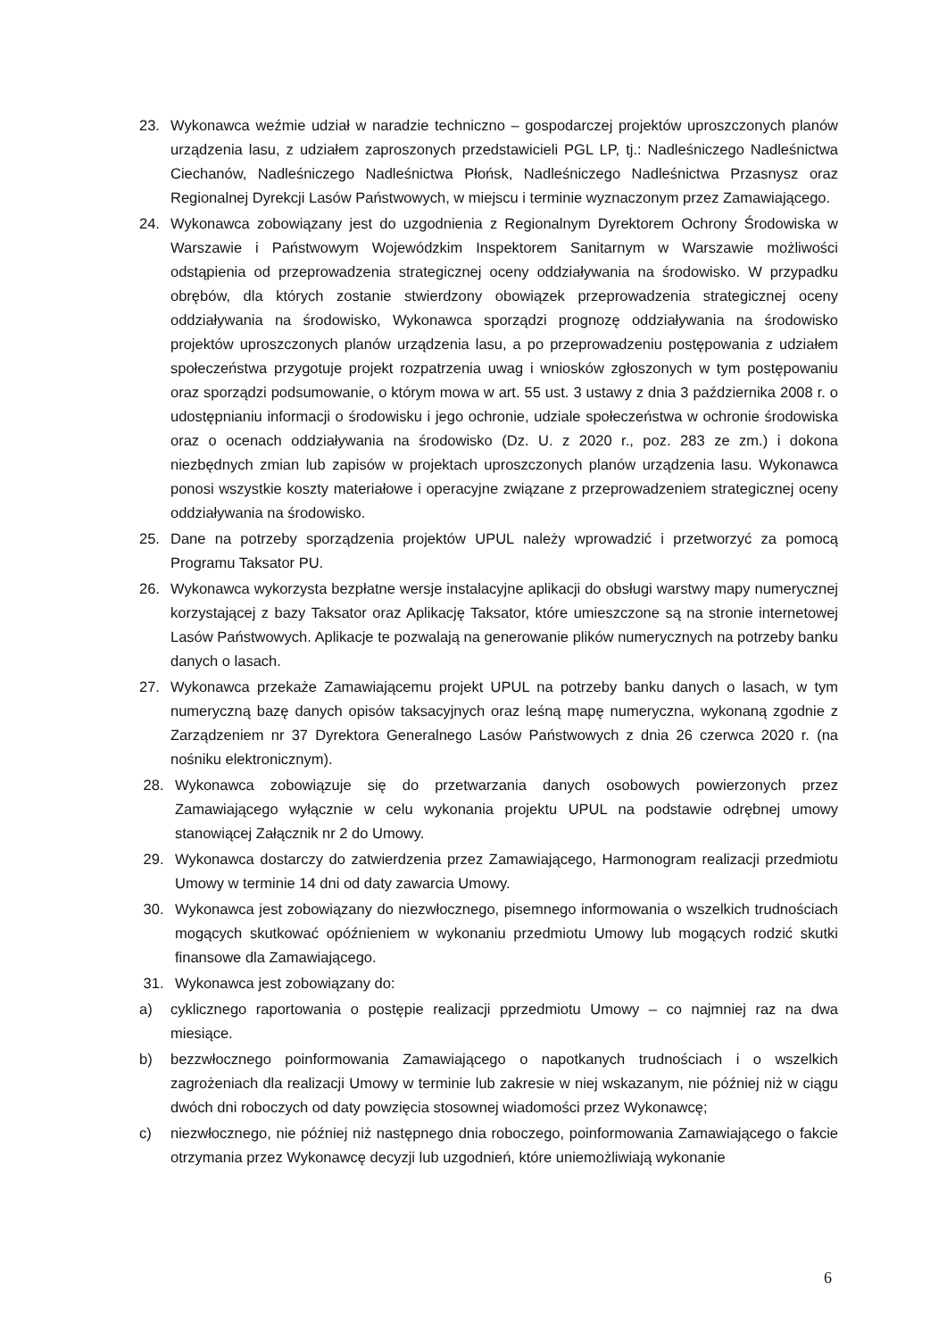23. Wykonawca weźmie udział w naradzie techniczno – gospodarczej projektów uproszczonych planów urządzenia lasu, z udziałem zaproszonych przedstawicieli PGL LP, tj.: Nadleśniczego Nadleśnictwa Ciechanów, Nadleśniczego Nadleśnictwa Płońsk, Nadleśniczego Nadleśnictwa Przasnysz oraz Regionalnej Dyrekcji Lasów Państwowych, w miejscu i terminie wyznaczonym przez Zamawiającego.
24. Wykonawca zobowiązany jest do uzgodnienia z Regionalnym Dyrektorem Ochrony Środowiska w Warszawie i Państwowym Wojewódzkim Inspektorem Sanitarnym w Warszawie możliwości odstąpienia od przeprowadzenia strategicznej oceny oddziaływania na środowisko. W przypadku obrębów, dla których zostanie stwierdzony obowiązek przeprowadzenia strategicznej oceny oddziaływania na środowisko, Wykonawca sporządzi prognozę oddziaływania na środowisko projektów uproszczonych planów urządzenia lasu, a po przeprowadzeniu postępowania z udziałem społeczeństwa przygotuje projekt rozpatrzenia uwag i wniosków zgłoszonych w tym postępowaniu oraz sporządzi podsumowanie, o którym mowa w art. 55 ust. 3 ustawy z dnia 3 października 2008 r. o udostępnianiu informacji o środowisku i jego ochronie, udziale społeczeństwa w ochronie środowiska oraz o ocenach oddziaływania na środowisko (Dz. U. z 2020 r., poz. 283 ze zm.) i dokona niezbędnych zmian lub zapisów w projektach uproszczonych planów urządzenia lasu. Wykonawca ponosi wszystkie koszty materiałowe i operacyjne związane z przeprowadzeniem strategicznej oceny oddziaływania na środowisko.
25. Dane na potrzeby sporządzenia projektów UPUL należy wprowadzić i przetworzyć za pomocą Programu Taksator PU.
26. Wykonawca wykorzysta bezpłatne wersje instalacyjne aplikacji do obsługi warstwy mapy numerycznej korzystającej z bazy Taksator oraz Aplikację Taksator, które umieszczone są na stronie internetowej Lasów Państwowych. Aplikacje te pozwalają na generowanie plików numerycznych na potrzeby banku danych o lasach.
27. Wykonawca przekaże Zamawiającemu projekt UPUL na potrzeby banku danych o lasach, w tym numeryczną bazę danych opisów taksacyjnych oraz leśną mapę numeryczna, wykonaną zgodnie z Zarządzeniem nr 37 Dyrektora Generalnego Lasów Państwowych z dnia 26 czerwca 2020 r. (na nośniku elektronicznym).
28. Wykonawca zobowiązuje się do przetwarzania danych osobowych powierzonych przez Zamawiającego wyłącznie w celu wykonania projektu UPUL na podstawie odrębnej umowy stanowiącej Załącznik nr 2 do Umowy.
29. Wykonawca dostarczy do zatwierdzenia przez Zamawiającego, Harmonogram realizacji przedmiotu Umowy w terminie 14 dni od daty zawarcia Umowy.
30. Wykonawca jest zobowiązany do niezwłocznego, pisemnego informowania o wszelkich trudnościach mogących skutkować opóźnieniem w wykonaniu przedmiotu Umowy lub mogących rodzić skutki finansowe dla Zamawiającego.
31. Wykonawca jest zobowiązany do:
a) cyklicznego raportowania o postępie realizacji pprzedmiotu Umowy – co najmniej raz na dwa miesiące.
b) bezzwłocznego poinformowania Zamawiającego o napotkanych trudnościach i o wszelkich zagrożeniach dla realizacji Umowy w terminie lub zakresie w niej wskazanym, nie później niż w ciągu dwóch dni roboczych od daty powzięcia stosownej wiadomości przez Wykonawcę;
c) niezwłocznego, nie później niż następnego dnia roboczego, poinformowania Zamawiającego o fakcie otrzymania przez Wykonawcę decyzji lub uzgodnień, które uniemożliwiają wykonanie
6